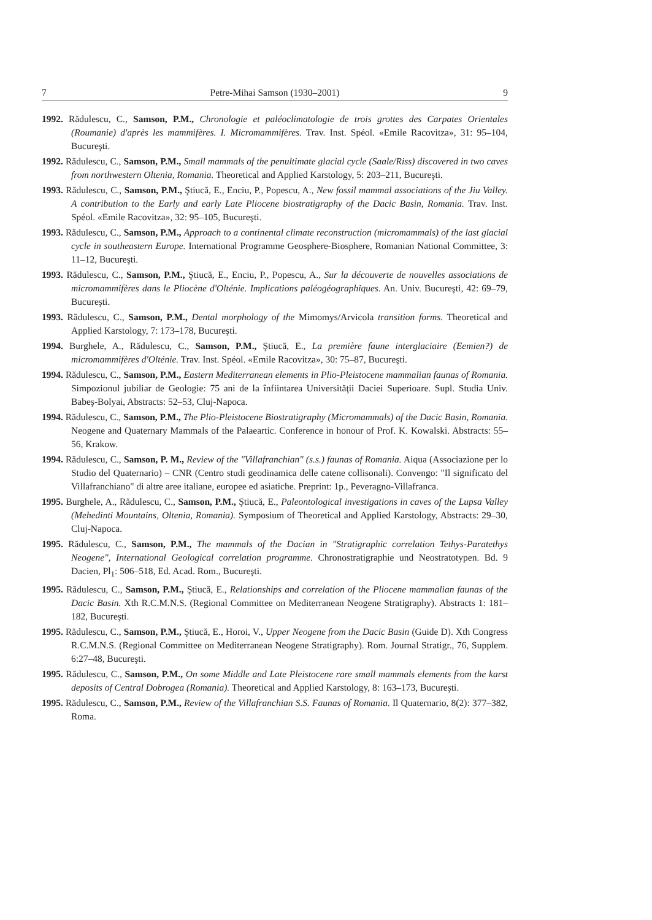7 Petre-Mihai Samson (1930–2001) 9
1992. Rădulescu, C., Samson, P.M., Chronologie et paléoclimatologie de trois grottes des Carpates Orientales (Roumanie) d'après les mammifères. I. Micromammifères. Trav. Inst. Spéol. «Emile Racovitza», 31: 95–104, Bucureşti.
1992. Rădulescu, C., Samson, P.M., Small mammals of the penultimate glacial cycle (Saale/Riss) discovered in two caves from northwestern Oltenia, Romania. Theoretical and Applied Karstology, 5: 203–211, Bucureşti.
1993. Rădulescu, C., Samson, P.M., Ştiucă, E., Enciu, P., Popescu, A., New fossil mammal associations of the Jiu Valley. A contribution to the Early and early Late Pliocene biostratigraphy of the Dacic Basin, Romania. Trav. Inst. Spéol. «Emile Racovitza», 32: 95–105, Bucureşti.
1993. Rădulescu, C., Samson, P.M., Approach to a continental climate reconstruction (micromammals) of the last glacial cycle in southeastern Europe. International Programme Geosphere-Biosphere, Romanian National Committee, 3: 11–12, Bucureşti.
1993. Rădulescu, C., Samson, P.M., Ştiucă, E., Enciu, P., Popescu, A., Sur la découverte de nouvelles associations de micromammifères dans le Pliocène d'Olténie. Implications paléogéographiques. An. Univ. Bucureşti, 42: 69–79, Bucureşti.
1993. Rădulescu, C., Samson, P.M., Dental morphology of the Mimomys/Arvicola transition forms. Theoretical and Applied Karstology, 7: 173–178, Bucureşti.
1994. Burghele, A., Rădulescu, C., Samson, P.M., Ştiucă, E., La première faune interglaciaire (Eemien?) de micromammifères d'Olténie. Trav. Inst. Spéol. «Emile Racovitza», 30: 75–87, Bucureşti.
1994. Rădulescu, C., Samson, P.M., Eastern Mediterranean elements in Plio-Pleistocene mammalian faunas of Romania. Simpozionul jubiliar de Geologie: 75 ani de la înfiintarea Universităţii Daciei Superioare. Supl. Studia Univ. Babeş-Bolyai, Abstracts: 52–53, Cluj-Napoca.
1994. Rădulescu, C., Samson, P.M., The Plio-Pleistocene Biostratigraphy (Micromammals) of the Dacic Basin, Romania. Neogene and Quaternary Mammals of the Palaeartic. Conference in honour of Prof. K. Kowalski. Abstracts: 55–56, Krakow.
1994. Rădulescu, C., Samson, P. M., Review of the "Villafranchian" (s.s.) faunas of Romania. Aiqua (Associazione per lo Studio del Quaternario) – CNR (Centro studi geodinamica delle catene collisonali). Convengo: "Il significato del Villafranchiano" di altre aree italiane, europee ed asiatiche. Preprint: 1p., Peveragno-Villafranca.
1995. Burghele, A., Rădulescu, C., Samson, P.M., Ştiucă, E., Paleontological investigations in caves of the Lupsa Valley (Mehedinti Mountains, Oltenia, Romania). Symposium of Theoretical and Applied Karstology, Abstracts: 29–30, Cluj-Napoca.
1995. Rădulescu, C., Samson, P.M., The mammals of the Dacian in "Stratigraphic correlation Tethys-Paratethys Neogene", International Geological correlation programme. Chronostratigraphie und Neostratotypen. Bd. 9 Dacien, Pl<sub>1</sub>: 506–518, Ed. Acad. Rom., Bucureşti.
1995. Rădulescu, C., Samson, P.M., Ştiucă, E., Relationships and correlation of the Pliocene mammalian faunas of the Dacic Basin. Xth R.C.M.N.S. (Regional Committee on Mediterranean Neogene Stratigraphy). Abstracts 1: 181–182, Bucureşti.
1995. Rădulescu, C., Samson, P.M., Ştiucă, E., Horoi, V., Upper Neogene from the Dacic Basin (Guide D). Xth Congress R.C.M.N.S. (Regional Committee on Mediterranean Neogene Stratigraphy). Rom. Journal Stratigr., 76, Supplem. 6:27–48, Bucureşti.
1995. Rădulescu, C., Samson, P.M., On some Middle and Late Pleistocene rare small mammals elements from the karst deposits of Central Dobrogea (Romania). Theoretical and Applied Karstology, 8: 163–173, Bucureşti.
1995. Rădulescu, C., Samson, P.M., Review of the Villafranchian S.S. Faunas of Romania. Il Quaternario, 8(2): 377–382, Roma.